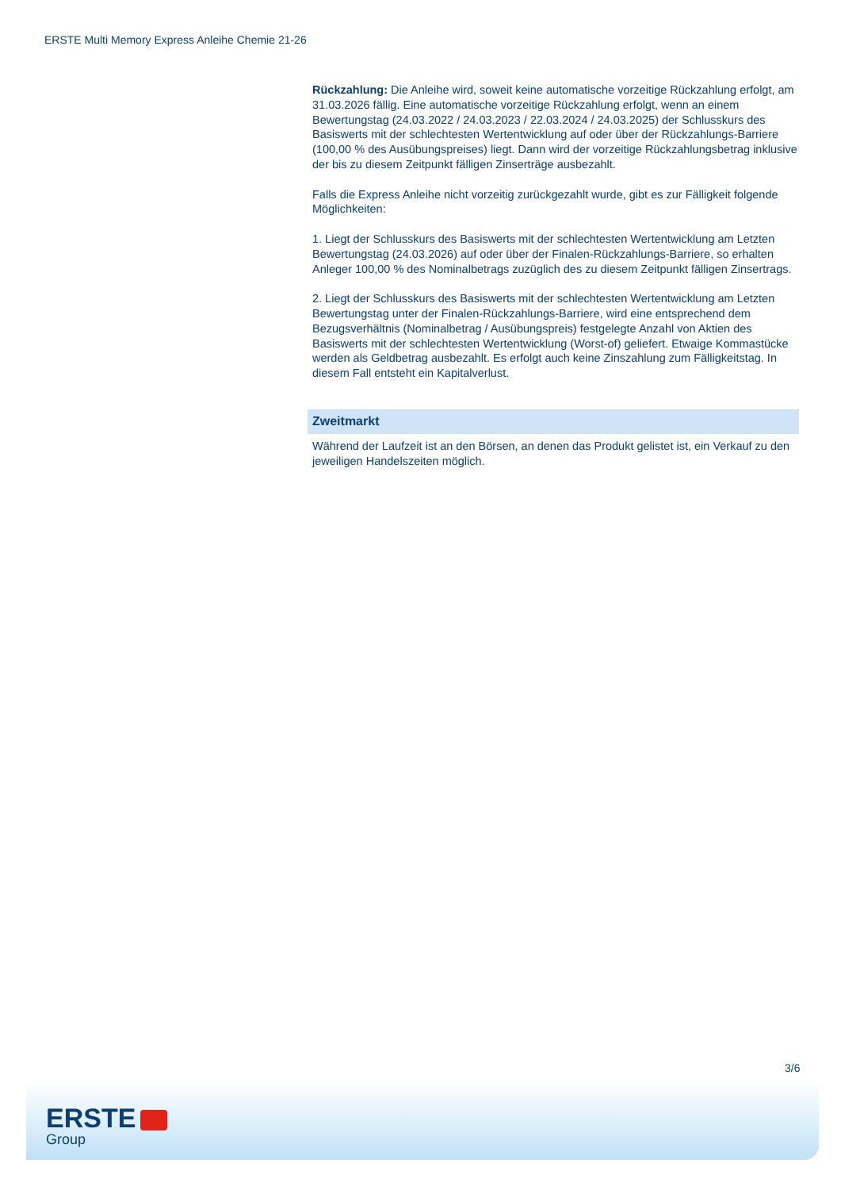ERSTE Multi Memory Express Anleihe Chemie 21-26
Rückzahlung: Die Anleihe wird, soweit keine automatische vorzeitige Rückzahlung erfolgt, am 31.03.2026 fällig. Eine automatische vorzeitige Rückzahlung erfolgt, wenn an einem Bewertungstag (24.03.2022 / 24.03.2023 / 22.03.2024 / 24.03.2025) der Schlusskurs des Basiswerts mit der schlechtesten Wertentwicklung auf oder über der Rückzahlungs-Barriere (100,00 % des Ausübungspreises) liegt. Dann wird der vorzeitige Rückzahlungsbetrag inklusive der bis zu diesem Zeitpunkt fälligen Zinserträge ausbezahlt.
Falls die Express Anleihe nicht vorzeitig zurückgezahlt wurde, gibt es zur Fälligkeit folgende Möglichkeiten:
1. Liegt der Schlusskurs des Basiswerts mit der schlechtesten Wertentwicklung am Letzten Bewertungstag (24.03.2026) auf oder über der Finalen-Rückzahlungs-Barriere, so erhalten Anleger 100,00 % des Nominalbetrags zuzüglich des zu diesem Zeitpunkt fälligen Zinsertrags.
2. Liegt der Schlusskurs des Basiswerts mit der schlechtesten Wertentwicklung am Letzten Bewertungstag unter der Finalen-Rückzahlungs-Barriere, wird eine entsprechend dem Bezugsverhältnis (Nominalbetrag / Ausübungspreis) festgelegte Anzahl von Aktien des Basiswerts mit der schlechtesten Wertentwicklung (Worst-of) geliefert. Etwaige Kommastücke werden als Geldbetrag ausbezahlt. Es erfolgt auch keine Zinszahlung zum Fälligkeitstag. In diesem Fall entsteht ein Kapitalverlust.
Zweitmarkt
Während der Laufzeit ist an den Börsen, an denen das Produkt gelistet ist, ein Verkauf zu den jeweiligen Handelszeiten möglich.
3/6
ERSTE
Group